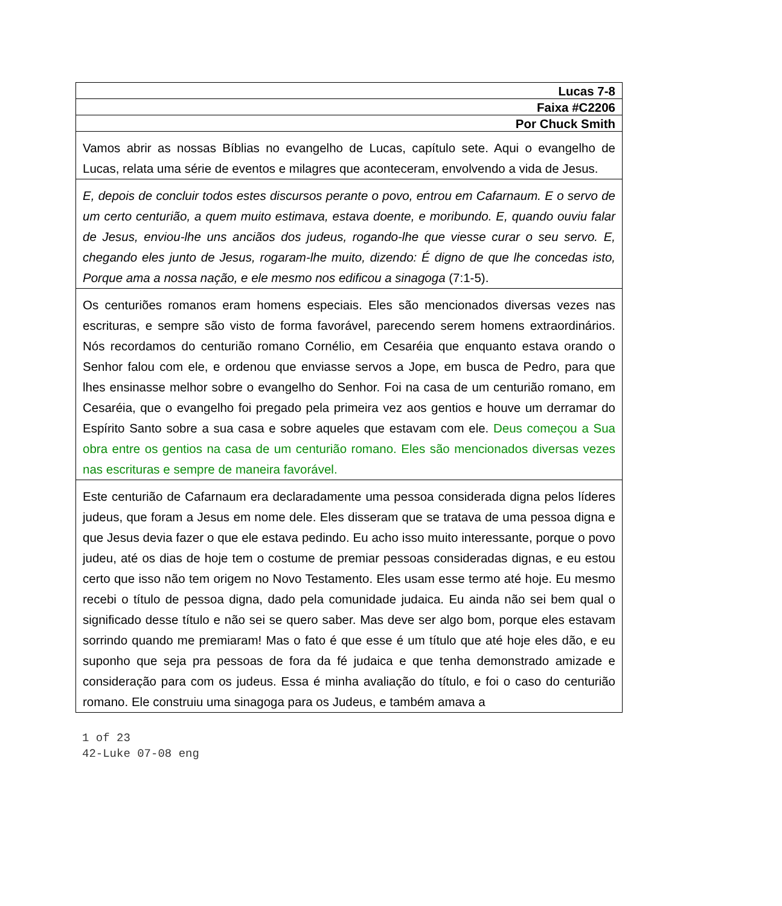| Lucas 7-8 |
| Faixa #C2206 |
| Por Chuck Smith |
| Vamos abrir as nossas Bíblias no evangelho de Lucas, capítulo sete. Aqui o evangelho de Lucas, relata uma série de eventos e milagres que aconteceram, envolvendo a vida de Jesus. |
| E, depois de concluir todos estes discursos perante o povo, entrou em Cafarnaum. E o servo de um certo centurião, a quem muito estimava, estava doente, e moribundo. E, quando ouviu falar de Jesus, enviou-lhe uns anciãos dos judeus, rogando-lhe que viesse curar o seu servo. E, chegando eles junto de Jesus, rogaram-lhe muito, dizendo: É digno de que lhe concedas isto, Porque ama a nossa nação, e ele mesmo nos edificou a sinagoga (7:1-5). |
| Os centuriões romanos eram homens especiais. Eles são mencionados diversas vezes nas escrituras, e sempre são visto de forma favorável, parecendo serem homens extraordinários. Nós recordamos do centurião romano Cornélio, em Cesaréia que enquanto estava orando o Senhor falou com ele, e ordenou que enviasse servos a Jope, em busca de Pedro, para que lhes ensinasse melhor sobre o evangelho do Senhor. Foi na casa de um centurião romano, em Cesaréia, que o evangelho foi pregado pela primeira vez aos gentios e houve um derramar do Espírito Santo sobre a sua casa e sobre aqueles que estavam com ele. Deus começou a Sua obra entre os gentios na casa de um centurião romano. Eles são mencionados diversas vezes nas escrituras e sempre de maneira favorável. |
| Este centurião de Cafarnaum era declaradamente uma pessoa considerada digna pelos líderes judeus, que foram a Jesus em nome dele. Eles disseram que se tratava de uma pessoa digna e que Jesus devia fazer o que ele estava pedindo. Eu acho isso muito interessante, porque o povo judeu, até os dias de hoje tem o costume de premiar pessoas consideradas dignas, e eu estou certo que isso não tem origem no Novo Testamento. Eles usam esse termo até hoje. Eu mesmo recebi o título de pessoa digna, dado pela comunidade judaica. Eu ainda não sei bem qual o significado desse título e não sei se quero saber. Mas deve ser algo bom, porque eles estavam sorrindo quando me premiaram! Mas o fato é que esse é um título que até hoje eles dão, e eu suponho que seja pra pessoas de fora da fé judaica e que tenha demonstrado amizade e consideração para com os judeus. Essa é minha avaliação do título, e foi o caso do centurião romano. Ele construiu uma sinagoga para os Judeus, e também amava a |
1 of 23
42-Luke 07-08 eng